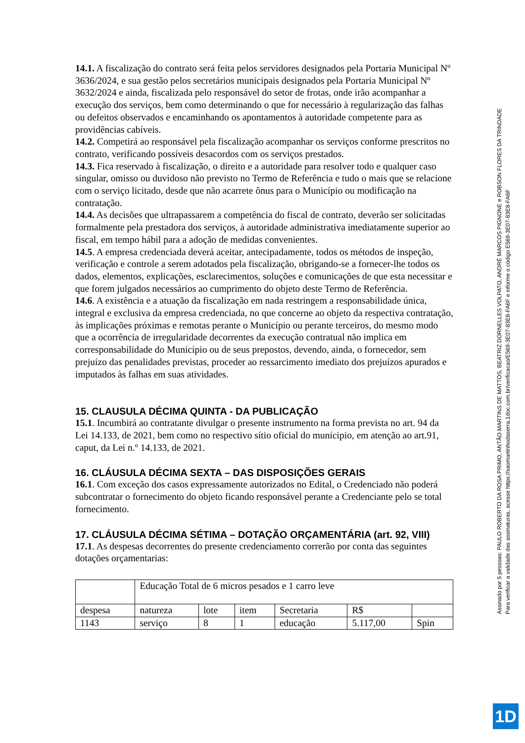14.1. A fiscalização do contrato será feita pelos servidores designados pela Portaria Municipal Nº 3636/2024, e sua gestão pelos secretários municipais designados pela Portaria Municipal Nº 3632/2024 e ainda, fiscalizada pelo responsável do setor de frotas, onde irão acompanhar a execução dos serviços, bem como determinando o que for necessário à regularização das falhas ou defeitos observados e encaminhando os apontamentos à autoridade competente para as providências cabíveis.
14.2. Competirá ao responsável pela fiscalização acompanhar os serviços conforme prescritos no contrato, verificando possíveis desacordos com os serviços prestados.
14.3. Fica reservado à fiscalização, o direito e a autoridade para resolver todo e qualquer caso singular, omisso ou duvidoso não previsto no Termo de Referência e tudo o mais que se relacione com o serviço licitado, desde que não acarrete ônus para o Município ou modificação na contratação.
14.4. As decisões que ultrapassarem a competência do fiscal de contrato, deverão ser solicitadas formalmente pela prestadora dos serviços, à autoridade administrativa imediatamente superior ao fiscal, em tempo hábil para a adoção de medidas convenientes.
14.5. A empresa credenciada deverá aceitar, antecipadamente, todos os métodos de inspeção, verificação e controle a serem adotados pela fiscalização, obrigando-se a fornecer-lhe todos os dados, elementos, explicações, esclarecimentos, soluções e comunicações de que esta necessitar e que forem julgados necessários ao cumprimento do objeto deste Termo de Referência.
14.6. A existência e a atuação da fiscalização em nada restringem a responsabilidade única, integral e exclusiva da empresa credenciada, no que concerne ao objeto da respectiva contratação, às implicações próximas e remotas perante o Município ou perante terceiros, do mesmo modo que a ocorrência de irregularidade decorrentes da execução contratual não implica em corresponsabilidade do Município ou de seus prepostos, devendo, ainda, o fornecedor, sem prejuízo das penalidades previstas, proceder ao ressarcimento imediato dos prejuízos apurados e imputados às falhas em suas atividades.
15. CLAUSULA DÉCIMA QUINTA - DA PUBLICAÇÃO
15.1. Incumbirá ao contratante divulgar o presente instrumento na forma prevista no art. 94 da Lei 14.133, de 2021, bem como no respectivo sítio oficial do munícipio, em atenção ao art.91, caput, da Lei n.º 14.133, de 2021.
16. CLÁUSULA DÉCIMA SEXTA – DAS DISPOSIÇÕES GERAIS
16.1. Com exceção dos casos expressamente autorizados no Edital, o Credenciado não poderá subcontratar o fornecimento do objeto ficando responsável perante a Credenciante pelo se total fornecimento.
17. CLÁUSULA DÉCIMA SÉTIMA – DOTAÇÃO ORÇAMENTÁRIA (art. 92, VIII)
17.1. As despesas decorrentes do presente credenciamento correrão por conta das seguintes dotações orçamentarias:
| | Educação Total de 6 micros pesados e 1 carro leve | | | | | |
| despesa | natureza | lote | item | Secretaria | R$ | |
| 1143 | serviço | 8 | 1 | educação | 5.117,00 | Spin |
Assinado por 5 pessoas: PAULO ROBERTO DA ROSA PRIMO, ANTÃO MARTINS DE MATTOS, BEATRIZ DORNELLES VOLPATO, ANDRÉ MARCOS PIGNONE e ROBSON FLORES DA TRINDADE
Para verificar a validade das assinaturas, acesse https://saomartinhodaserra.1doc.com.br/verificacao/E569-3E07-83E8-FA6F e informe o código E569-3E07-83E8-FA6F
1D